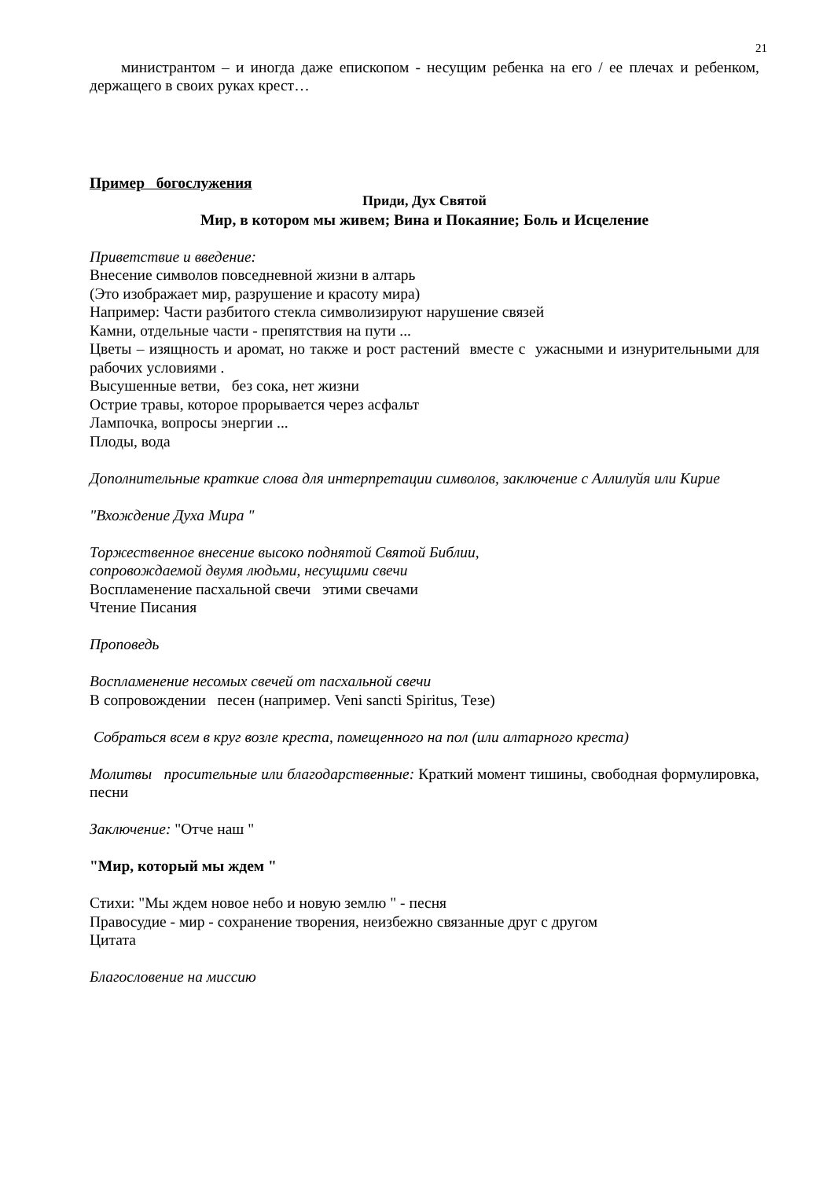21
министрантом – и иногда даже епископом - несущим ребенка на его / ее плечах и ребенком, держащего в своих руках крест…
Пример богослужения
Приди, Дух Святой
Мир, в котором мы живем; Вина и Покаяние; Боль и Исцеление
Приветствие и введение:
Внесение символов повседневной жизни в алтарь
(Это изображает мир, разрушение и красоту мира)
Например: Части разбитого стекла символизируют нарушение связей
Камни, отдельные части - препятствия на пути ...
Цветы – изящность и аромат, но также и рост растений вместе с ужасными и изнурительными для рабочих условиями .
Высушенные ветви, без сока, нет жизни
Острие травы, которое прорывается через асфальт
Лампочка, вопросы энергии ...
Плоды, вода
Дополнительные краткие слова для интерпретации символов, заключение с Аллилуйя или Кирие
"Вхождение Духа Мира "
Торжественное внесение высоко поднятой Святой Библии,
сопровождаемой двумя людьми, несущими свечи
Воспламенение пасхальной свечи этими свечами
Чтение Писания
Проповедь
Воспламенение несомых свечей от пасхальной свечи
В сопровождении песен (например. Veni sancti Spiritus, Тезе)
Собраться всем в круг возле креста, помещенного на пол (или алтарного креста)
Молитвы просительные или благодарственные: Краткий момент тишины, свободная формулировка, песни
Заключение: "Отче наш "
"Мир, который мы ждем "
Стихи: "Мы ждем новое небо и новую землю " - песня
Правосудие - мир - сохранение творения, неизбежно связанные друг с другом
Цитата
Благословение на миссию